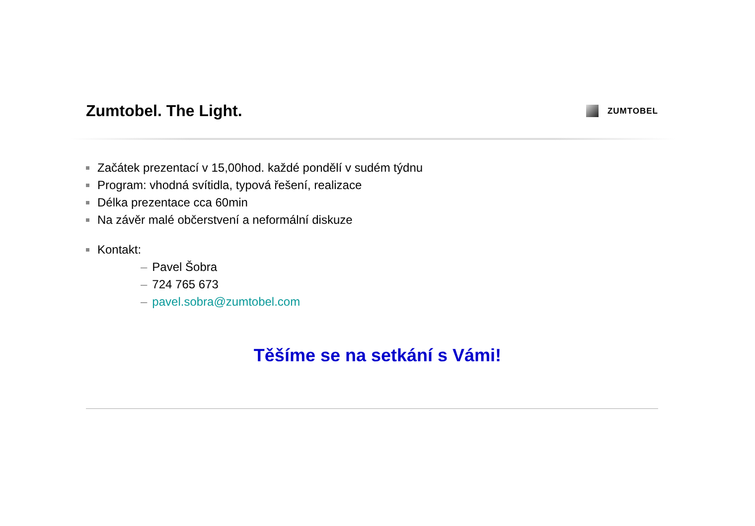Zumtobel. The Light.
ZUMTOBEL
Začátek prezentací v 15,00hod. každé pondělí v sudém týdnu
Program: vhodná svítidla, typová řešení, realizace
Délka prezentace cca 60min
Na závěr malé občerstvení a neformální diskuze
Kontakt:
– Pavel Šobra
– 724 765 673
– pavel.sobra@zumtobel.com
Těšíme se na setkání s Vámi!